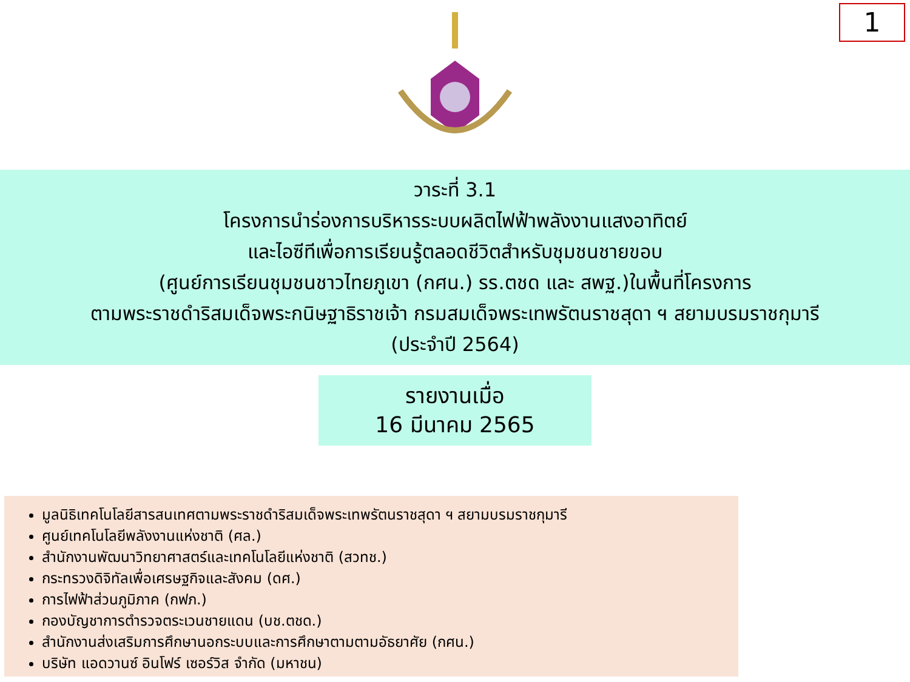1
วาระที่ 3.1
โครงการนำร่องการบริหารระบบผลิตไฟฟ้าพลังงานแสงอาทิตย์
และไอซีทีเพื่อการเรียนรู้ตลอดชีวิตสำหรับชุมชนชายขอบ
(ศูนย์การเรียนชุมชนชาวไทยภูเขา (กศน.) รร.ตชด และ สพฐ.)ในพื้นที่โครงการ
ตามพระราชดำริสมเด็จพระกนิษฐาธิราชเจ้า กรมสมเด็จพระเทพรัตนราชสุดา ฯ สยามบรมราชกุมารี
(ประจำปี 2564)
รายงานเมื่อ
16 มีนาคม 2565
มูลนิธิเทคโนโลยีสารสนเทศตามพระราชดำริสมเด็จพระเทพรัตนราชสุดา ฯ สยามบรมราชกุมารี
ศูนย์เทคโนโลยีพลังงานแห่งชาติ (ศล.)
สำนักงานพัฒนาวิทยาศาสตร์และเทคโนโลยีแห่งชาติ (สวทช.)
กระทรวงดิจิทัลเพื่อเศรษฐกิจและสังคม (ดศ.)
การไฟฟ้าส่วนภูมิภาค (กฟภ.)
กองบัญชาการตำรวจตระเวนชายแดน (บช.ตชด.)
สำนักงานส่งเสริมการศึกษานอกระบบและการศึกษาตามตามอัธยาศัย (กศน.)
บริษัท แอดวานซ์ อินโฟร์ เซอร์วิส จำกัด (มหาชน)